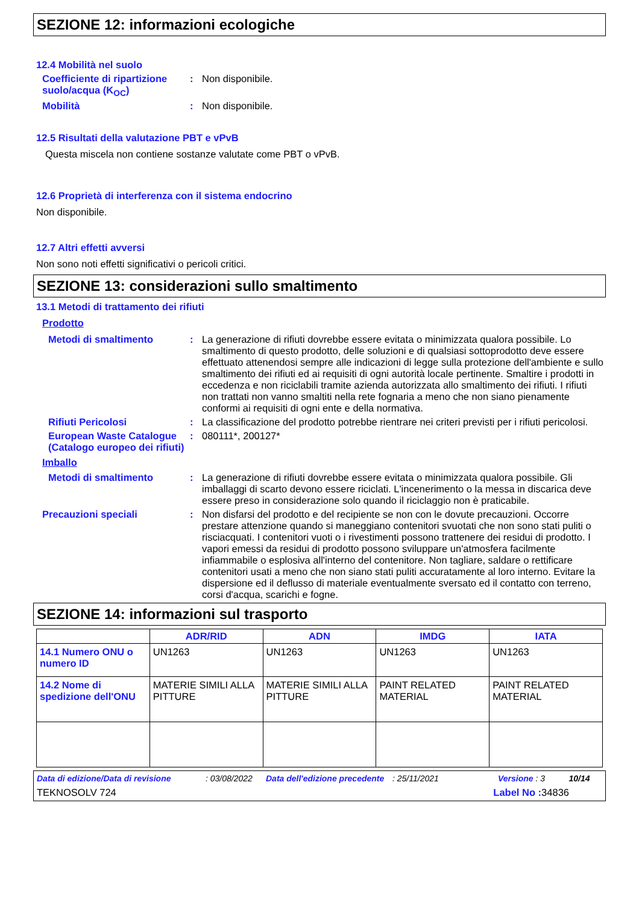SEZIONE 12: informazioni ecologiche
12.4 Mobilità nel suolo
Coefficiente di ripartizione suolo/acqua (K<sub>OC</sub>)
: Non disponibile.
Mobilità : Non disponibile.
12.5 Risultati della valutazione PBT e vPvB
Questa miscela non contiene sostanze valutate come PBT o vPvB.
12.6 Proprietà di interferenza con il sistema endocrino
Non disponibile.
12.7 Altri effetti avversi
Non sono noti effetti significativi o pericoli critici.
SEZIONE 13: considerazioni sullo smaltimento
13.1 Metodi di trattamento dei rifiuti
Prodotto
Metodi di smaltimento : La generazione di rifiuti dovrebbe essere evitata o minimizzata qualora possibile. Lo smaltimento di questo prodotto, delle soluzioni e di qualsiasi sottoprodotto deve essere effettuato attenendosi sempre alle indicazioni di legge sulla protezione dell'ambiente e sullo smaltimento dei rifiuti ed ai requisiti di ogni autorità locale pertinente. Smaltire i prodotti in eccedenza e non riciclabili tramite azienda autorizzata allo smaltimento dei rifiuti. I rifiuti non trattati non vanno smaltiti nella rete fognaria a meno che non siano pienamente conformi ai requisiti di ogni ente e della normativa.
Rifiuti Pericolosi : La classificazione del prodotto potrebbe rientrare nei criteri previsti per i rifiuti pericolosi.
European Waste Catalogue (Catalogo europeo dei rifiuti)
: 080111*, 200127*
Imballo
Metodi di smaltimento : La generazione di rifiuti dovrebbe essere evitata o minimizzata qualora possibile. Gli imballaggi di scarto devono essere riciclati. L'incenerimento o la messa in discarica deve essere preso in considerazione solo quando il riciclaggio non è praticabile.
Precauzioni speciali : Non disfarsi del prodotto e del recipiente se non con le dovute precauzioni. Occorre prestare attenzione quando si maneggiano contenitori svuotati che non sono stati puliti o risciacquati. I contenitori vuoti o i rivestimenti possono trattenere dei residui di prodotto. I vapori emessi da residui di prodotto possono sviluppare un'atmosfera facilmente infiammabile o esplosiva all'interno del contenitore. Non tagliare, saldare o rettificare contenitori usati a meno che non siano stati puliti accuratamente al loro interno. Evitare la dispersione ed il deflusso di materiale eventualmente sversato ed il contatto con terreno, corsi d'acqua, scarichi e fogne.
SEZIONE 14: informazioni sul trasporto
| | ADR/RID | ADN | IMDG | IATA |
| --- | --- | --- | --- | --- |
| 14.1 Numero ONU o numero ID | UN1263 | UN1263 | UN1263 | UN1263 |
| 14.2 Nome di spedizione dell'ONU | MATERIE SIMILI ALLA PITTURE | MATERIE SIMILI ALLA PITTURE | PAINT RELATED MATERIAL | PAINT RELATED MATERIAL |
Data di edizione/Data di revisione: 03/08/2022 Data dell'edizione precedente: 25/11/2021 Versione : 3 10/14
TEKNOSOLV 724 Label No : 34836